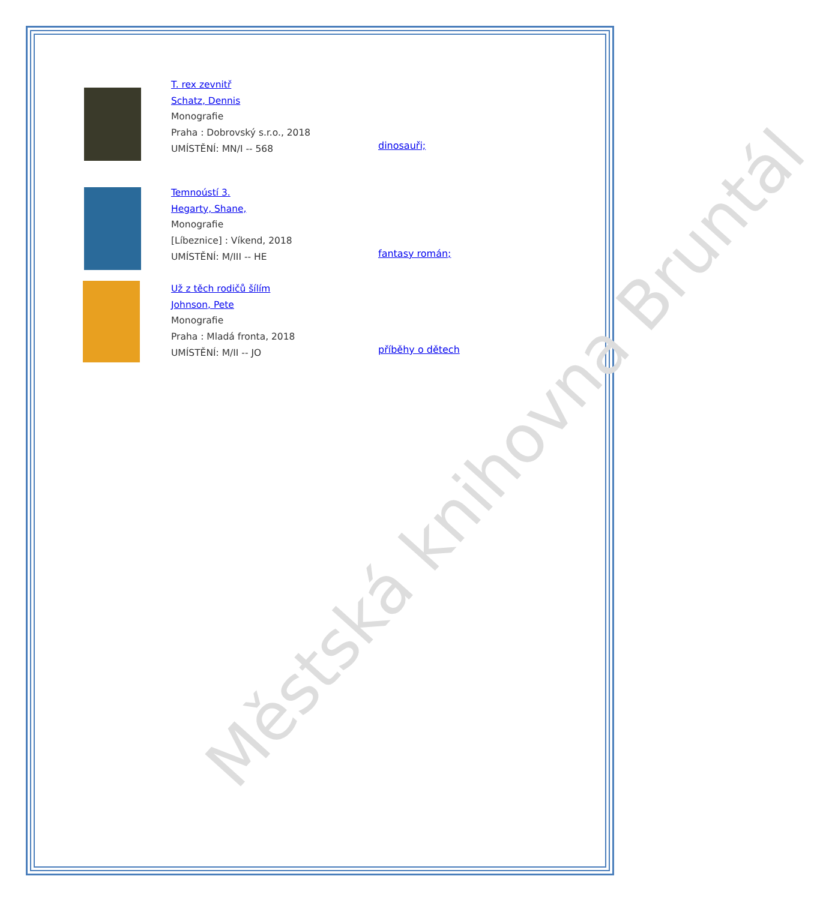Městská knihovna Bruntál
T. rex zevnitř
Schatz, Dennis
Monografie
Praha : Dobrovský s.r.o., 2018
UMÍSTĚNÍ: MN/I -- 568
dinosauři;
Temnoústí 3.
Hegarty, Shane,
Monografie
[Líbeznice] : Víkend, 2018
UMÍSTĚNÍ: M/III -- HE
fantasy román;
Už z těch rodičů šílím
Johnson, Pete
Monografie
Praha : Mladá fronta, 2018
UMÍSTĚNÍ: M/II -- JO
příběhy o dětech